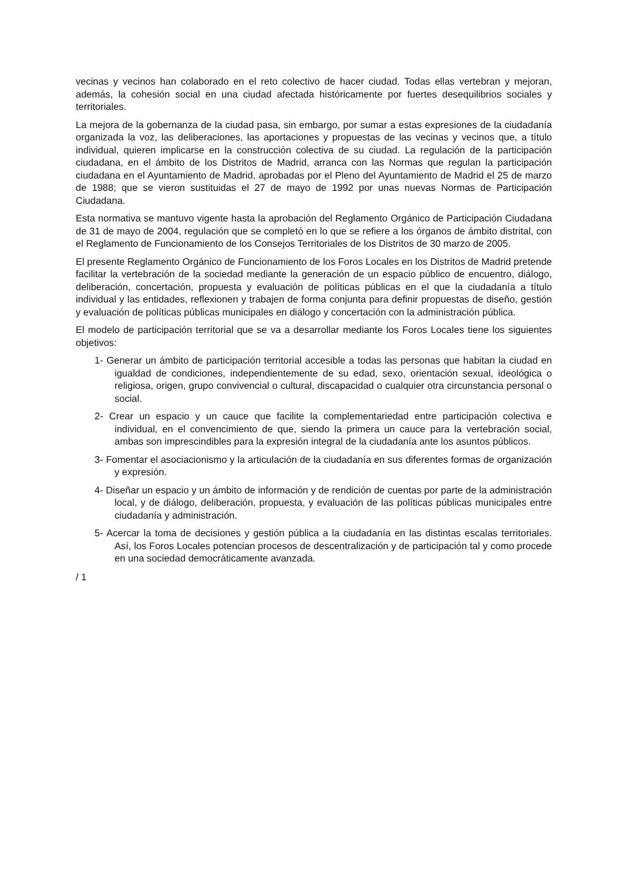vecinas y vecinos han colaborado en el reto colectivo de hacer ciudad. Todas ellas vertebran y mejoran, además, la cohesión social en una ciudad afectada históricamente por fuertes desequilibrios sociales y territoriales.
La mejora de la gobernanza de la ciudad pasa, sin embargo, por sumar a estas expresiones de la ciudadanía organizada la voz, las deliberaciones, las aportaciones y propuestas de las vecinas y vecinos que, a título individual, quieren implicarse en la construcción colectiva de su ciudad. La regulación de la participación ciudadana, en el ámbito de los Distritos de Madrid, arranca con las Normas que regulan la participación ciudadana en el Ayuntamiento de Madrid, aprobadas por el Pleno del Ayuntamiento de Madrid el 25 de marzo de 1988; que se vieron sustituidas el 27 de mayo de 1992 por unas nuevas Normas de Participación Ciudadana.
Esta normativa se mantuvo vigente hasta la aprobación del Reglamento Orgánico de Participación Ciudadana de 31 de mayo de 2004, regulación que se completó en lo que se refiere a los órganos de ámbito distrital, con el Reglamento de Funcionamiento de los Consejos Territoriales de los Distritos de 30 marzo de 2005.
El presente Reglamento Orgánico de Funcionamiento de los Foros Locales en los Distritos de Madrid pretende facilitar la vertebración de la sociedad mediante la generación de un espacio público de encuentro, diálogo, deliberación, concertación, propuesta y evaluación de políticas públicas en el que la ciudadanía a título individual y las entidades, reflexionen y trabajen de forma conjunta para definir propuestas de diseño, gestión y evaluación de políticas públicas municipales en diálogo y concertación con la administración pública.
El modelo de participación territorial que se va a desarrollar mediante los Foros Locales tiene los siguientes objetivos:
1- Generar un ámbito de participación territorial accesible a todas las personas que habitan la ciudad en igualdad de condiciones, independientemente de su edad, sexo, orientación sexual, ideológica o religiosa, origen, grupo convivencial o cultural, discapacidad o cualquier otra circunstancia personal o social.
2- Crear un espacio y un cauce que facilite la complementariedad entre participación colectiva e individual, en el convencimiento de que, siendo la primera un cauce para la vertebración social, ambas son imprescindibles para la expresión integral de la ciudadanía ante los asuntos públicos.
3- Fomentar el asociacionismo y la articulación de la ciudadanía en sus diferentes formas de organización y expresión.
4- Diseñar un espacio y un ámbito de información y de rendición de cuentas por parte de la administración local, y de diálogo, deliberación, propuesta, y evaluación de las políticas públicas municipales entre ciudadanía y administración.
5- Acercar la toma de decisiones y gestión pública a la ciudadanía en las distintas escalas territoriales. Así, los Foros Locales potencian procesos de descentralización y de participación tal y como procede en una sociedad democráticamente avanzada.
/ 1